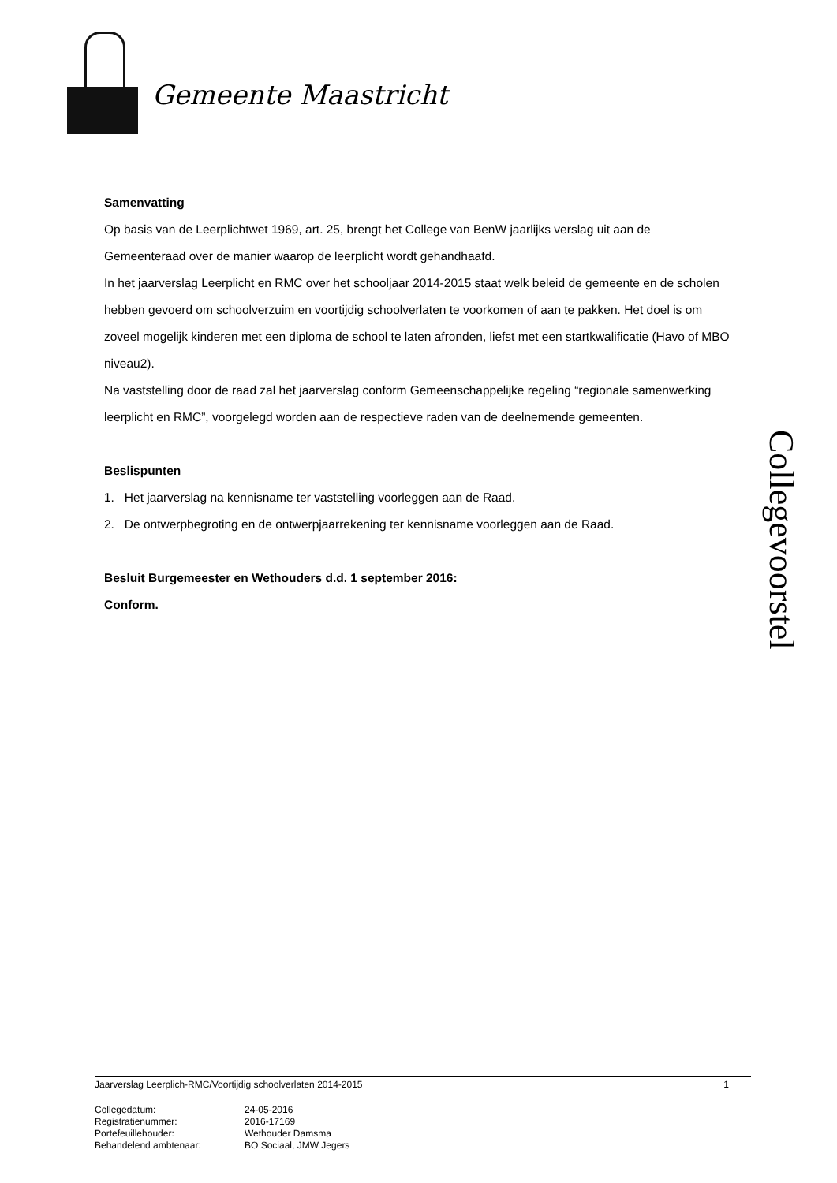Gemeente Maastricht
Samenvatting
Op basis van de Leerplichtwet 1969, art. 25, brengt het College van BenW jaarlijks verslag uit aan de Gemeenteraad over de manier waarop de leerplicht wordt gehandhaafd.
In het jaarverslag Leerplicht en RMC over het schooljaar 2014-2015 staat welk beleid de gemeente en de scholen hebben gevoerd om schoolverzuim en voortijdig schoolverlaten te voorkomen of aan te pakken. Het doel is om zoveel mogelijk kinderen met een diploma de school te laten afronden, liefst met een startkwalificatie (Havo of MBO niveau2).
Na vaststelling door de raad zal het jaarverslag conform Gemeenschappelijke regeling “regionale samenwerking leerplicht en RMC”, voorgelegd worden aan de respectieve raden van de deelnemende gemeenten.
Beslispunten
1. Het jaarverslag na kennisname ter vaststelling voorleggen aan de Raad.
2. De ontwerpbegroting en de ontwerpjaarrekening ter kennisname voorleggen aan de Raad.
Besluit Burgemeester en Wethouders d.d. 1 september 2016:
Conform.
Collegevoorstel
Jaarverslag Leerplich-RMC/Voortijdig schoolverlaten 2014-2015 1
Collegedatum: 24-05-2016 Registratienummer: 2016-17169 Portefeuillehouder: Wethouder Damsma Behandelend ambtenaar: BO Sociaal, JMW Jegers